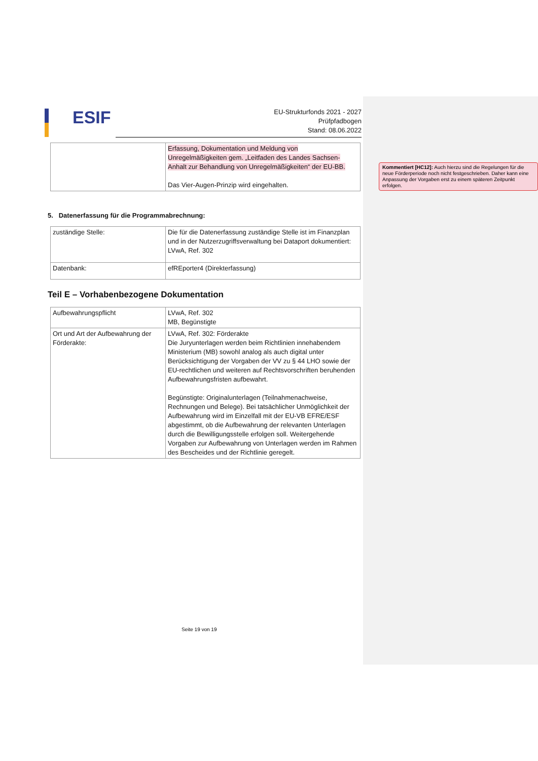ESIF
EU-Strukturfonds 2021 - 2027
Prüfpfadbogen
Stand: 08.06.2022
| | Erfassung, Dokumentation und Meldung von Unregelmäßigkeiten gem. „Leitfaden des Landes Sachsen-Anhalt zur Behandlung von Unregelmäßigkeiten“ der EU-BB. Das Vier-Augen-Prinzip wird eingehalten. |
5. Datenerfassung für die Programmabrechnung:
| zuständige Stelle: | Die für die Datenerfassung zuständige Stelle ist im Finanzplan und in der Nutzerzugriffsverwaltung bei Dataport dokumentiert: LVwA, Ref. 302 |
| Datenbank: | efREporter4 (Direkterfassung) |
Teil E – Vorhabenbezogene Dokumentation
| Aufbewahrungspflicht | LVwA, Ref. 302 MB, Begünstigte |
| Ort und Art der Aufbewahrung der Förderakte: | LVwA, Ref. 302: Förderakte Die Juryunterlagen werden beim Richtlinien innehabendem Ministerium (MB) sowohl analog als auch digital unter Berücksichtigung der Vorgaben der VV zu § 44 LHO sowie der EU-rechtlichen und weiteren auf Rechtsvorschriften beruhenden Aufbewahrungsfristen aufbewahrt. Begünstigte: Originalunterlagen (Teilnahmenachweise, Rechnungen und Belege). Bei tatsächlicher Unmöglichkeit der Aufbewahrung wird im Einzelfall mit der EU-VB EFRE/ESF abgestimmt, ob die Aufbewahrung der relevanten Unterlagen durch die Bewilligungsstelle erfolgen soll. Weitergehende Vorgaben zur Aufbewahrung von Unterlagen werden im Rahmen des Bescheides und der Richtlinie geregelt. |
Kommentiert [HC12]: Auch hierzu sind die Regelungen für die neue Förderperiode noch nicht festgeschrieben. Daher kann eine Anpassung der Vorgaben erst zu einem späteren Zeitpunkt erfolgen.
Seite 19 von 19